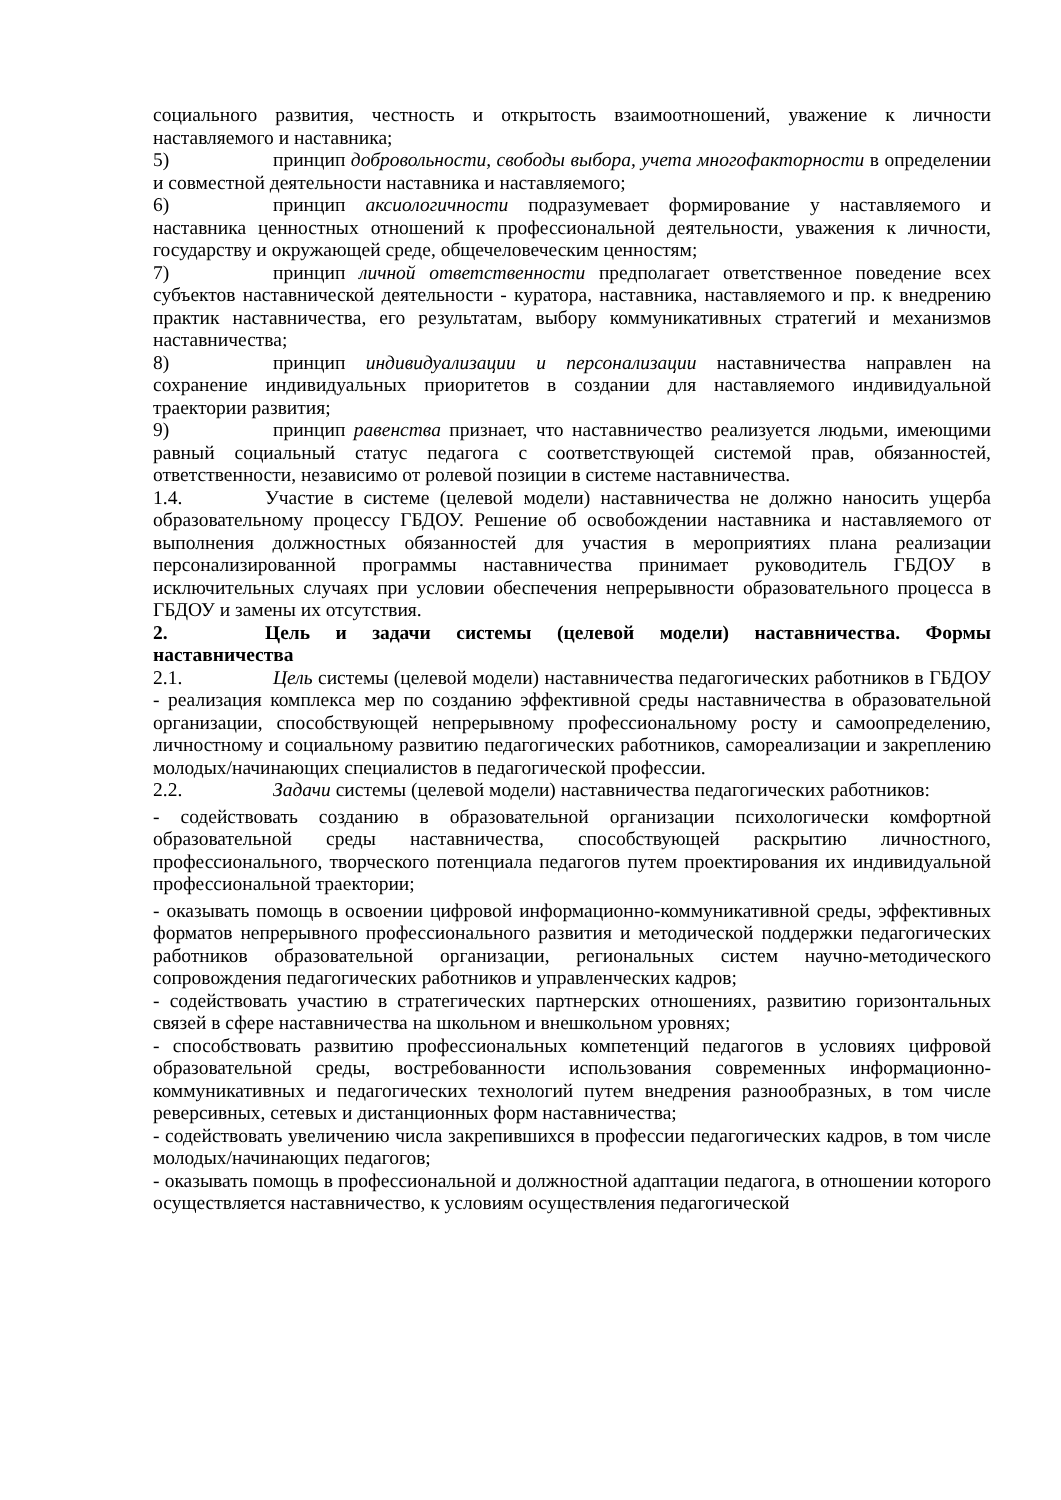социального развития, честность и открытость взаимоотношений, уважение к личности наставляемого и наставника;
5) принцип добровольности, свободы выбора, учета многофакторности в определении и совместной деятельности наставника и наставляемого;
6) принцип аксиологичности подразумевает формирование у наставляемого и наставника ценностных отношений к профессиональной деятельности, уважения к личности, государству и окружающей среде, общечеловеческим ценностям;
7) принцип личной ответственности предполагает ответственное поведение всех субъектов наставнической деятельности - куратора, наставника, наставляемого и пр. к внедрению практик наставничества, его результатам, выбору коммуникативных стратегий и механизмов наставничества;
8) принцип индивидуализации и персонализации наставничества направлен на сохранение индивидуальных приоритетов в создании для наставляемого индивидуальной траектории развития;
9) принцип равенства признает, что наставничество реализуется людьми, имеющими равный социальный статус педагога с соответствующей системой прав, обязанностей, ответственности, независимо от ролевой позиции в системе наставничества.
1.4. Участие в системе (целевой модели) наставничества не должно наносить ущерба образовательному процессу ГБДОУ. Решение об освобождении наставника и наставляемого от выполнения должностных обязанностей для участия в мероприятиях плана реализации персонализированной программы наставничества принимает руководитель ГБДОУ в исключительных случаях при условии обеспечения непрерывности образовательного процесса в ГБДОУ и замены их отсутствия.
2. Цель и задачи системы (целевой модели) наставничества. Формы наставничества
2.1. Цель системы (целевой модели) наставничества педагогических работников в ГБДОУ - реализация комплекса мер по созданию эффективной среды наставничества в образовательной организации, способствующей непрерывному профессиональному росту и самоопределению, личностному и социальному развитию педагогических работников, самореализации и закреплению молодых/начинающих специалистов в педагогической профессии.
2.2. Задачи системы (целевой модели) наставничества педагогических работников:
- содействовать созданию в образовательной организации психологически комфортной образовательной среды наставничества, способствующей раскрытию личностного, профессионального, творческого потенциала педагогов путем проектирования их индивидуальной профессиональной траектории;
- оказывать помощь в освоении цифровой информационно-коммуникативной среды, эффективных форматов непрерывного профессионального развития и методической поддержки педагогических работников образовательной организации, региональных систем научно-методического сопровождения педагогических работников и управленческих кадров;
- содействовать участию в стратегических партнерских отношениях, развитию горизонтальных связей в сфере наставничества на школьном и внешкольном уровнях;
- способствовать развитию профессиональных компетенций педагогов в условиях цифровой образовательной среды, востребованности использования современных информационно-коммуникативных и педагогических технологий путем внедрения разнообразных, в том числе реверсивных, сетевых и дистанционных форм наставничества;
- содействовать увеличению числа закрепившихся в профессии педагогических кадров, в том числе молодых/начинающих педагогов;
- оказывать помощь в профессиональной и должностной адаптации педагога, в отношении которого осуществляется наставничество, к условиям осуществления педагогической